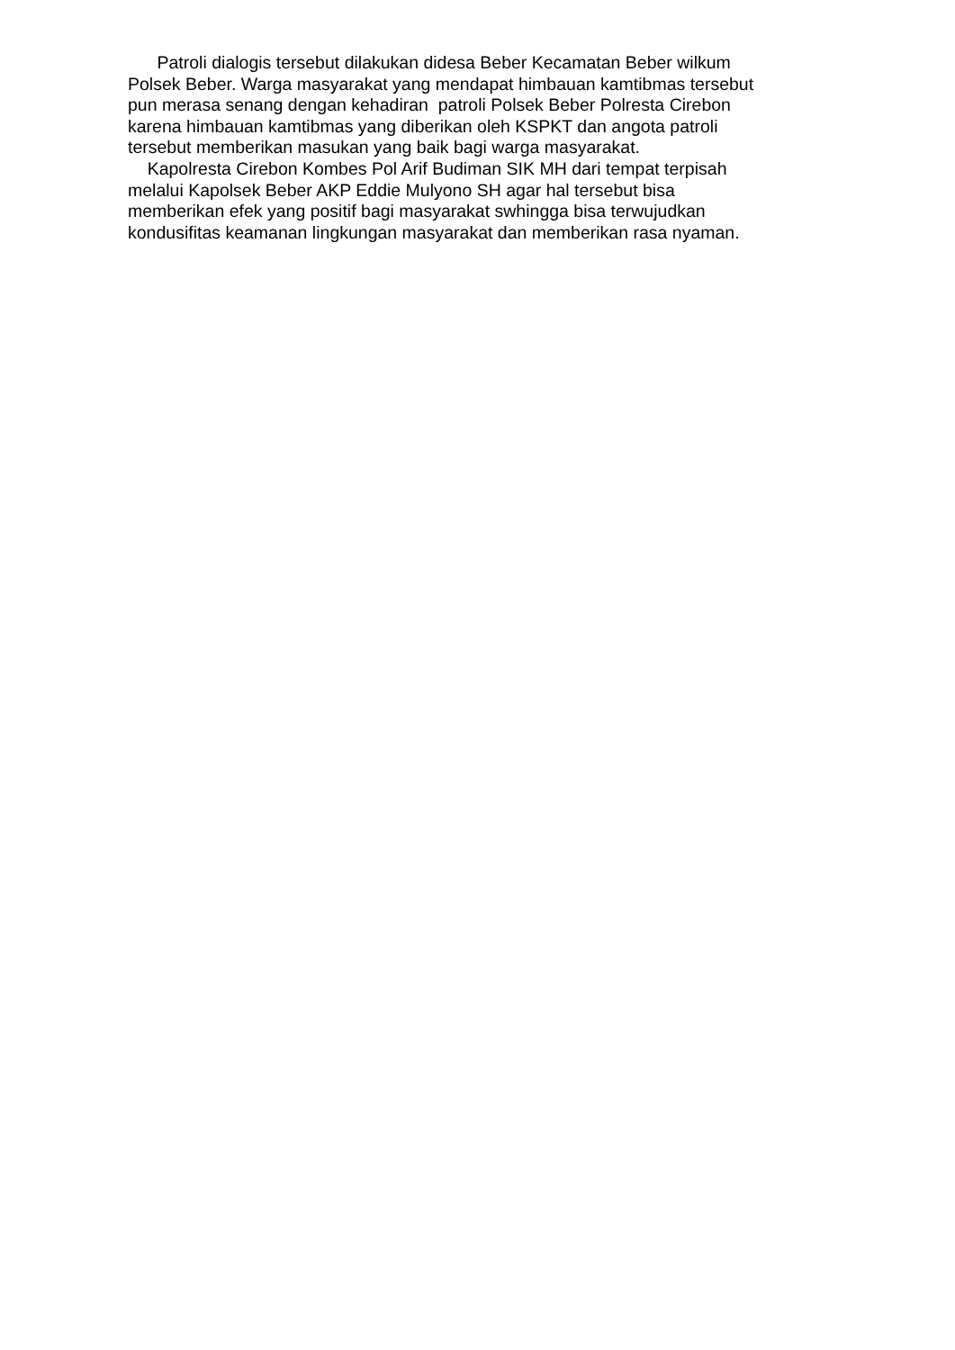Patroli dialogis tersebut dilakukan didesa Beber Kecamatan Beber wilkum
Polsek Beber. Warga masyarakat yang mendapat himbauan kamtibmas tersebut
pun merasa senang dengan kehadiran patroli Polsek Beber Polresta Cirebon
karena himbauan kamtibmas yang diberikan oleh KSPKT dan angota patroli
tersebut memberikan masukan yang baik bagi warga masyarakat.
Kapolresta Cirebon Kombes Pol Arif Budiman SIK MH dari tempat terpisah
melalui Kapolsek Beber AKP Eddie Mulyono SH agar hal tersebut bisa
memberikan efek yang positif bagi masyarakat swhingga bisa terwujudkan
kondusifitas keamanan lingkungan masyarakat dan memberikan rasa nyaman.